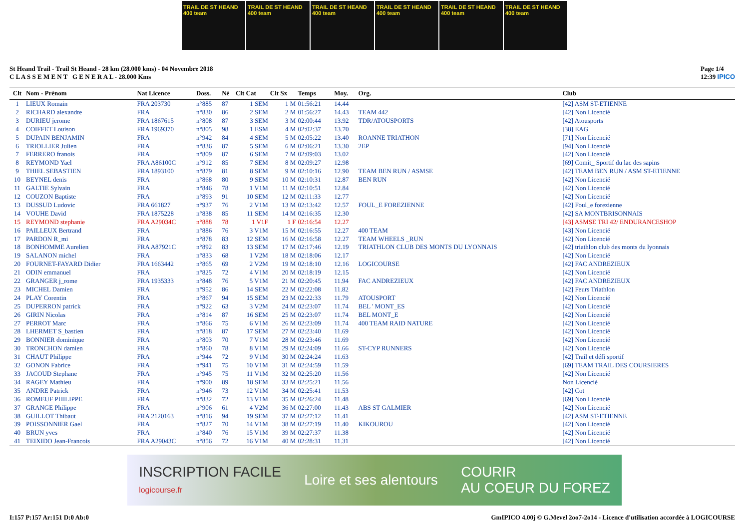TRAIL DE ST HEAND 400 team
TRAIL DE ST HEAND 400 team
TRAIL DE ST HEAND 400 team
TRAIL DE ST HEAND 400 team
TRAIL DE ST HEAND 400 team
TRAIL DE ST HEAND 400 team
St Heand Trail - Trail St Heand - 28 km (28.000 kms) - 04 Novembre 2018
C L A S S E M E N T G E N E R A L - 28.000 Kms
Page 1/4
12:39 IPICO
| Clt | Nom - Prénom | Nat Licence | Doss. | Né | Clt Cat | Clt Sx | Temps | Moy. | Org. | Club |
| --- | --- | --- | --- | --- | --- | --- | --- | --- | --- | --- |
| 1 | LIEUX Romain | FRA 203730 | n°885 | 87 | 1 SEM | 1 M | 01:56:21 | 14.44 | | [42] ASM ST-ETIENNE |
| 2 | RICHARD alexandre | FRA | n°830 | 86 | 2 SEM | 2 M | 01:56:27 | 14.43 | TEAM 442 | [42] Non Licencié |
| 3 | DURIEU jerome | FRA 1867615 | n°808 | 87 | 3 SEM | 3 M | 02:00:44 | 13.92 | TDR/ATOUSPORTS | [42] Atousports |
| 4 | COIFFET Louison | FRA 1969370 | n°805 | 98 | 1 ESM | 4 M | 02:02:37 | 13.70 | | [38] EAG |
| 5 | DUPAIN BENJAMIN | FRA | n°942 | 84 | 4 SEM | 5 M | 02:05:22 | 13.40 | ROANNE TRIATHON | [71] Non Licencié |
| 6 | TRIOLLIER Julien | FRA | n°836 | 87 | 5 SEM | 6 M | 02:06:21 | 13.30 | 2EP | [94] Non Licencié |
| 7 | FERRERO franois | FRA | n°809 | 87 | 6 SEM | 7 M | 02:09:03 | 13.02 | | [42] Non Licencié |
| 8 | REYMOND Yael | FRA A86100C | n°912 | 85 | 7 SEM | 8 M | 02:09:27 | 12.98 | | [69] Comit_ Sportif du lac des sapins |
| 9 | THIEL SEBASTIEN | FRA 1893100 | n°879 | 81 | 8 SEM | 9 M | 02:10:16 | 12.90 | TEAM BEN RUN / ASMSE | [42] TEAM BEN RUN / ASM ST-ETIENNE |
| 10 | BEYNEL denis | FRA | n°868 | 80 | 9 SEM | 10 M | 02:10:31 | 12.87 | BEN RUN | [42] Non Licencié |
| 11 | GALTIE Sylvain | FRA | n°846 | 78 | 1 V1M | 11 M | 02:10:51 | 12.84 | | [42] Non Licencié |
| 12 | COUZON Baptiste | FRA | n°893 | 91 | 10 SEM | 12 M | 02:11:33 | 12.77 | | [42] Non Licencié |
| 13 | DUSSUD Ludovic | FRA 661827 | n°937 | 76 | 2 V1M | 13 M | 02:13:42 | 12.57 | FOUL_E FOREZIENNE | [42] Foul_e forezienne |
| 14 | VOUHE David | FRA 1875228 | n°838 | 85 | 11 SEM | 14 M | 02:16:35 | 12.30 | | [42] SA MONTBRISONNAIS |
| 15 | REYMOND stephanie | FRA A29034C | n°888 | 78 | 1 V1F | 1 F | 02:16:54 | 12.27 | | [43] ASMSE TRI 42/ ENDURANCESHOP |
| 16 | PAILLEUX Bertrand | FRA | n°886 | 76 | 3 V1M | 15 M | 02:16:55 | 12.27 | 400 TEAM | [43] Non Licencié |
| 17 | PARDON R_mi | FRA | n°878 | 83 | 12 SEM | 16 M | 02:16:58 | 12.27 | TEAM WHEELS _RUN | [42] Non Licencié |
| 18 | BONHOMME Aurelien | FRA A87921C | n°892 | 83 | 13 SEM | 17 M | 02:17:46 | 12.19 | TRIATHLON CLUB DES MONTS DU LYONNAIS | [42] triathlon club des monts du lyonnais |
| 19 | SALANON michel | FRA | n°833 | 68 | 1 V2M | 18 M | 02:18:06 | 12.17 | | [42] Non Licencié |
| 20 | FOURNET-FAYARD Didier | FRA 1663442 | n°865 | 69 | 2 V2M | 19 M | 02:18:10 | 12.16 | LOGICOURSE | [42] FAC ANDREZIEUX |
| 21 | ODIN emmanuel | FRA | n°825 | 72 | 4 V1M | 20 M | 02:18:19 | 12.15 | | [42] Non Licencié |
| 22 | GRANGER j_rome | FRA 1935333 | n°848 | 76 | 5 V1M | 21 M | 02:20:45 | 11.94 | FAC ANDREZIEUX | [42] FAC ANDREZIEUX |
| 23 | MICHEL Damien | FRA | n°952 | 86 | 14 SEM | 22 M | 02:22:08 | 11.82 | | [42] Feurs Triathlon |
| 24 | PLAY Corentin | FRA | n°867 | 94 | 15 SEM | 23 M | 02:22:33 | 11.79 | ATOUSPORT | [42] Non Licencié |
| 25 | DUPERRON patrick | FRA | n°922 | 63 | 3 V2M | 24 M | 02:23:07 | 11.74 | BEL ' MONT_ES | [42] Non Licencié |
| 26 | GIRIN Nicolas | FRA | n°814 | 87 | 16 SEM | 25 M | 02:23:07 | 11.74 | BEL MONT_E | [42] Non Licencié |
| 27 | PERROT Marc | FRA | n°866 | 75 | 6 V1M | 26 M | 02:23:09 | 11.74 | 400 TEAM RAID NATURE | [42] Non Licencié |
| 28 | LHERMET S_bastien | FRA | n°818 | 87 | 17 SEM | 27 M | 02:23:40 | 11.69 | | [42] Non Licencié |
| 29 | BONNIER dominique | FRA | n°803 | 70 | 7 V1M | 28 M | 02:23:46 | 11.69 | | [42] Non Licencié |
| 30 | TRONCHON damien | FRA | n°860 | 78 | 8 V1M | 29 M | 02:24:09 | 11.66 | ST-CYP RUNNERS | [42] Non Licencié |
| 31 | CHAUT Philippe | FRA | n°944 | 72 | 9 V1M | 30 M | 02:24:24 | 11.63 | | [42] Trail et défi sportif |
| 32 | GONON Fabrice | FRA | n°941 | 75 | 10 V1M | 31 M | 02:24:59 | 11.59 | | [69] TEAM TRAIL DES COURSIERES |
| 33 | JACOUD Stephane | FRA | n°945 | 75 | 11 V1M | 32 M | 02:25:20 | 11.56 | | [42] Non Licencié |
| 34 | RAGEY Mathieu | FRA | n°900 | 89 | 18 SEM | 33 M | 02:25:21 | 11.56 | | Non Licencié |
| 35 | ANDRE Patrick | FRA | n°946 | 73 | 12 V1M | 34 M | 02:25:41 | 11.53 | | [42] Cot |
| 36 | ROMEUF PHILIPPE | FRA | n°832 | 72 | 13 V1M | 35 M | 02:26:24 | 11.48 | | [69] Non Licencié |
| 37 | GRANGE Philippe | FRA | n°906 | 61 | 4 V2M | 36 M | 02:27:00 | 11.43 | ABS ST GALMIER | [42] Non Licencié |
| 38 | GUILLOT Thibaut | FRA 2120163 | n°816 | 94 | 19 SEM | 37 M | 02:27:12 | 11.41 | | [42] ASM ST-ETIENNE |
| 39 | POISSONNIER Gael | FRA | n°827 | 70 | 14 V1M | 38 M | 02:27:19 | 11.40 | KIKOUROU | [42] Non Licencié |
| 40 | BRUN yves | FRA | n°840 | 76 | 15 V1M | 39 M | 02:27:37 | 11.38 | | [42] Non Licencié |
| 41 | TEIXIDO Jean-Francois | FRA A29043C | n°856 | 72 | 16 V1M | 40 M | 02:28:31 | 11.31 | | [42] Non Licencié |
INSCRIPTION FACILE
logicourse.fr Loire et ses alentours COURIR
AU COEUR DU FOREZ
I:157 P:157 Ar:151 D:0 Ab:0 GmIPICO 4.00j © G.Mevel 2oo7-2o14 - Licence d'utilisation accordée à LOGICOURSE